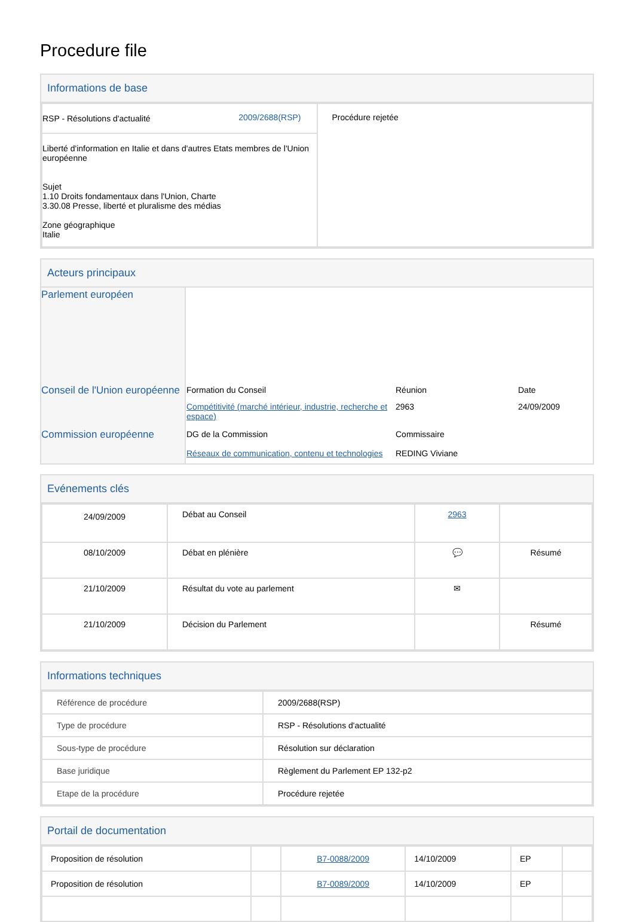Procedure file
Informations de base
| / RSP - Résolutions d'actualité / 2009/2688(RSP) / / Liberté d'information en Italie et dans d'autres Etats membres de l'Union européenne Sujet 1.10 Droits fondamentaux dans l'Union, Charte 3.30.08 Presse, liberté et pluralisme des médias Zone géographique Italie / / | Procédure rejetée |
Acteurs principaux
| Parlement européen | |
| Conseil de l'Union européenne | / Formation du Conseil / Réunion / Date / / Compétitivité (marché intérieur, industrie, recherche et espace) / 2963 / 24/09/2009 / |
| Commission européenne | / DG de la Commission / Commissaire / / Réseaux de communication, contenu et technologies / REDING Viviane / |
Evénements clés
| 24/09/2009 | Débat au Conseil | 2963 | |
| 08/10/2009 | Débat en plénière | 💬 | Résumé |
| 21/10/2009 | Résultat du vote au parlement | ✉ | |
| 21/10/2009 | Décision du Parlement | | Résumé |
Informations techniques
| Référence de procédure | 2009/2688(RSP) |
| Type de procédure | RSP - Résolutions d'actualité |
| Sous-type de procédure | Résolution sur déclaration |
| Base juridique | Règlement du Parlement EP 132-p2 |
| Etape de la procédure | Procédure rejetée |
Portail de documentation
| Proposition de résolution | | B7-0088/2009 | 14/10/2009 | EP | |
| Proposition de résolution | | B7-0089/2009 | 14/10/2009 | EP | |